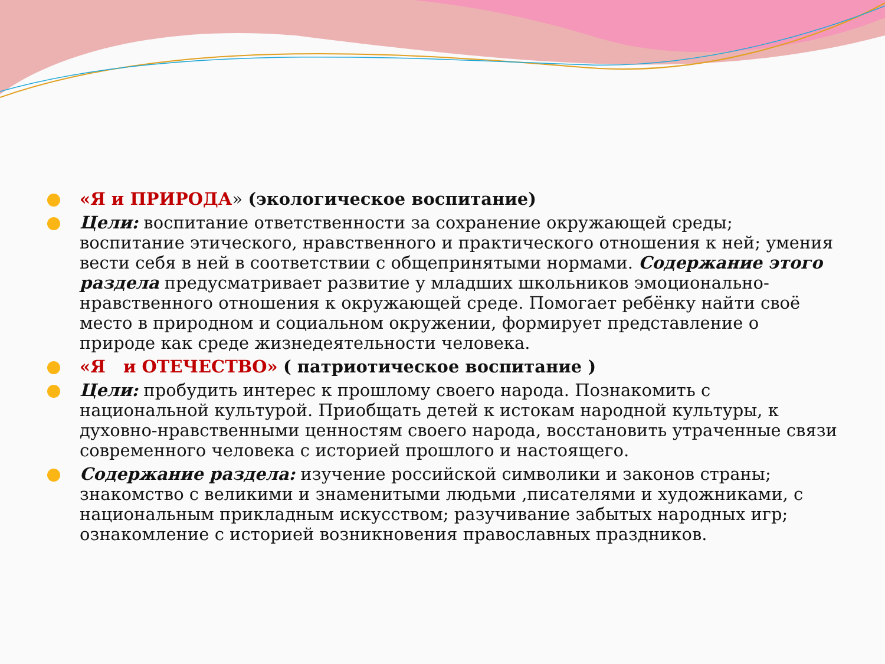«Я и ПРИРОДА» (экологическое воспитание)
Цели: воспитание ответственности за сохранение окружающей среды; воспитание этического, нравственного и практического отношения к ней; умения вести себя в ней в соответствии с общепринятыми нормами. Содержание этого раздела предусматривает развитие у младших школьников эмоционально-нравственного отношения к окружающей среде. Помогает ребёнку найти своё место в природном и социальном окружении, формирует представление о природе как среде жизнедеятельности человека.
«Я и ОТЕЧЕСТВО» ( патриотическое воспитание )
Цели: пробудить интерес к прошлому своего народа. Познакомить с национальной культурой. Приобщать детей к истокам народной культуры, к духовно-нравственными ценностям своего народа, восстановить утраченные связи современного человека с историей прошлого и настоящего.
Содержание раздела: изучение российской символики и законов страны; знакомство с великими и знаменитыми людьми ,писателями и художниками, с национальным прикладным искусством; разучивание забытых народных игр; ознакомление с историей возникновения православных праздников.